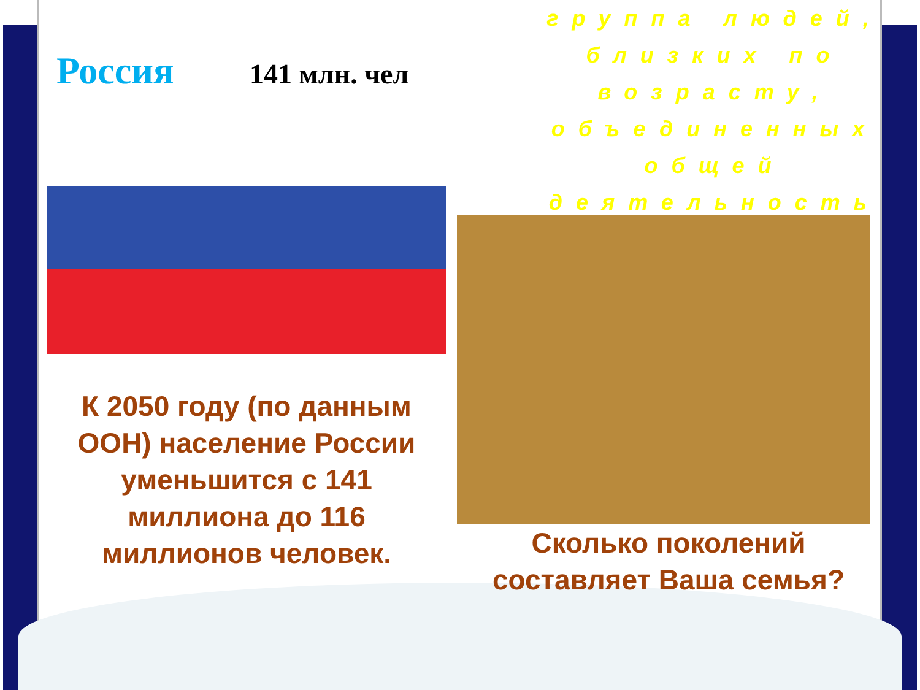Россия
141 млн. чел
К 2050 году (по данным ООН) население России уменьшится с 141 миллиона до 116 миллионов человек.
группа людей, близких по возрасту, объединенных общей деятельность
Сколько поколений составляет Ваша семья?